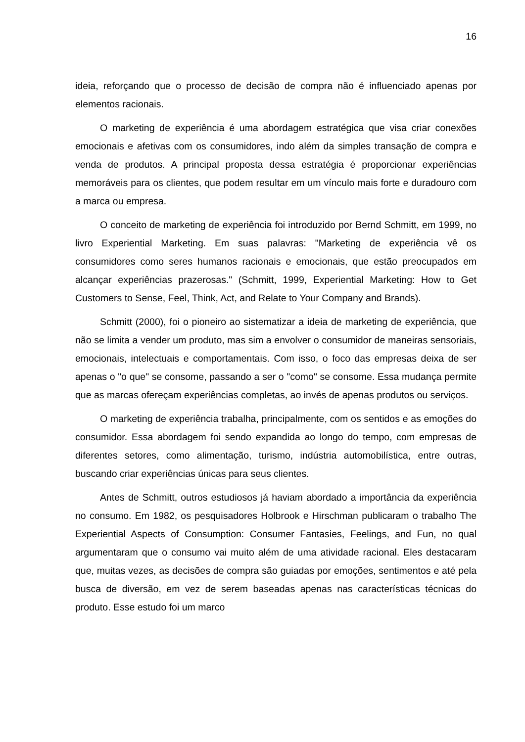16
ideia, reforçando que o processo de decisão de compra não é influenciado apenas por elementos racionais.
O marketing de experiência é uma abordagem estratégica que visa criar conexões emocionais e afetivas com os consumidores, indo além da simples transação de compra e venda de produtos. A principal proposta dessa estratégia é proporcionar experiências memoráveis para os clientes, que podem resultar em um vínculo mais forte e duradouro com a marca ou empresa.
O conceito de marketing de experiência foi introduzido por Bernd Schmitt, em 1999, no livro Experiential Marketing. Em suas palavras: "Marketing de experiência vê os consumidores como seres humanos racionais e emocionais, que estão preocupados em alcançar experiências prazerosas." (Schmitt, 1999, Experiential Marketing: How to Get Customers to Sense, Feel, Think, Act, and Relate to Your Company and Brands).
Schmitt (2000), foi o pioneiro ao sistematizar a ideia de marketing de experiência, que não se limita a vender um produto, mas sim a envolver o consumidor de maneiras sensoriais, emocionais, intelectuais e comportamentais. Com isso, o foco das empresas deixa de ser apenas o "o que" se consome, passando a ser o "como" se consome. Essa mudança permite que as marcas ofereçam experiências completas, ao invés de apenas produtos ou serviços.
O marketing de experiência trabalha, principalmente, com os sentidos e as emoções do consumidor. Essa abordagem foi sendo expandida ao longo do tempo, com empresas de diferentes setores, como alimentação, turismo, indústria automobilística, entre outras, buscando criar experiências únicas para seus clientes.
Antes de Schmitt, outros estudiosos já haviam abordado a importância da experiência no consumo. Em 1982, os pesquisadores Holbrook e Hirschman publicaram o trabalho The Experiential Aspects of Consumption: Consumer Fantasies, Feelings, and Fun, no qual argumentaram que o consumo vai muito além de uma atividade racional. Eles destacaram que, muitas vezes, as decisões de compra são guiadas por emoções, sentimentos e até pela busca de diversão, em vez de serem baseadas apenas nas características técnicas do produto. Esse estudo foi um marco